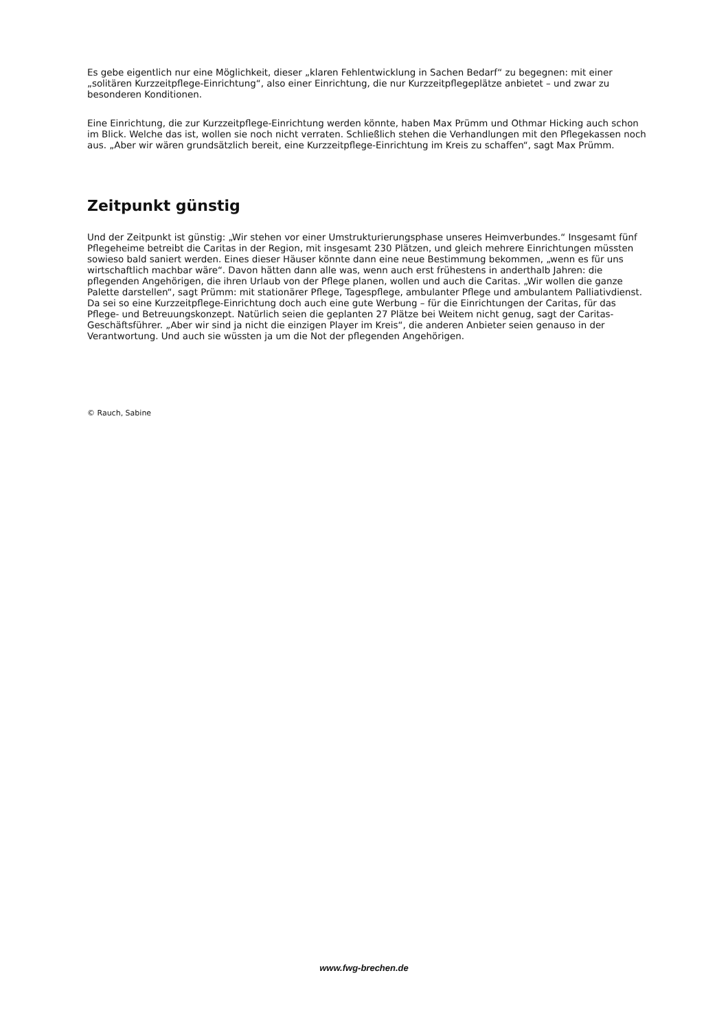Es gebe eigentlich nur eine Möglichkeit, dieser „klaren Fehlentwicklung in Sachen Bedarf“ zu begegnen: mit einer „solitären Kurzzeitpflege-Einrichtung“, also einer Einrichtung, die nur Kurzzeitpflegeplätze anbietet – und zwar zu besonderen Konditionen.
Eine Einrichtung, die zur Kurzzeitpflege-Einrichtung werden könnte, haben Max Prümm und Othmar Hicking auch schon im Blick. Welche das ist, wollen sie noch nicht verraten. Schließlich stehen die Verhandlungen mit den Pflegekassen noch aus. „Aber wir wären grundsätzlich bereit, eine Kurzzeitpflege-Einrichtung im Kreis zu schaffen“, sagt Max Prümm.
Zeitpunkt günstig
Und der Zeitpunkt ist günstig: „Wir stehen vor einer Umstrukturierungsphase unseres Heimverbundes.“ Insgesamt fünf Pflegeheime betreibt die Caritas in der Region, mit insgesamt 230 Plätzen, und gleich mehrere Einrichtungen müssten sowieso bald saniert werden. Eines dieser Häuser könnte dann eine neue Bestimmung bekommen, „wenn es für uns wirtschaftlich machbar wäre“. Davon hätten dann alle was, wenn auch erst frühestens in anderthalb Jahren: die pflegenden Angehörigen, die ihren Urlaub von der Pflege planen, wollen und auch die Caritas. „Wir wollen die ganze Palette darstellen“, sagt Prümm: mit stationärer Pflege, Tagespflege, ambulanter Pflege und ambulantem Palliativdienst. Da sei so eine Kurzzeitpflege-Einrichtung doch auch eine gute Werbung – für die Einrichtungen der Caritas, für das Pflege- und Betreuungskonzept. Natürlich seien die geplanten 27 Plätze bei Weitem nicht genug, sagt der Caritas-Geschäftsführer. „Aber wir sind ja nicht die einzigen Player im Kreis“, die anderen Anbieter seien genauso in der Verantwortung. Und auch sie wüssten ja um die Not der pflegenden Angehörigen.
© Rauch, Sabine
www.fwg-brechen.de